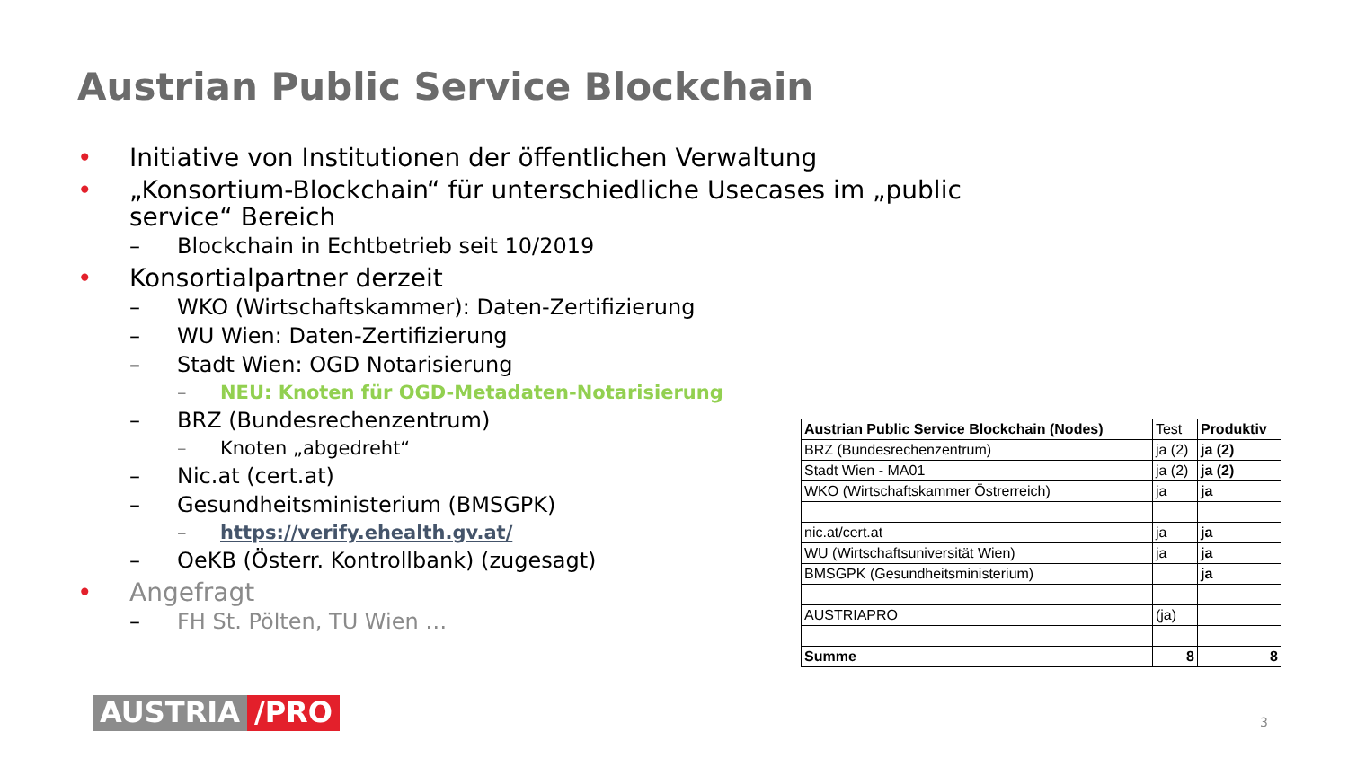Austrian Public Service Blockchain
• Initiative von Institutionen der öffentlichen Verwaltung
• „Konsortium-Blockchain“ für unterschiedliche Usecases im „public service“ Bereich
– Blockchain in Echtbetrieb seit 10/2019
• Konsortialpartner derzeit
– WKO (Wirtschaftskammer): Daten-Zertifizierung
– WU Wien: Daten-Zertifizierung
– Stadt Wien: OGD Notarisierung
– NEU: Knoten für OGD-Metadaten-Notarisierung
– BRZ (Bundesrechenzentrum)
– Knoten „abgedreht“
– Nic.at (cert.at)
– Gesundheitsministerium (BMSGPK)
– https://verify.ehealth.gv.at/
– OeKB (Österr. Kontrollbank) (zugesagt)
• Angefragt
– FH St. Pölten, TU Wien …
| Austrian Public Service Blockchain (Nodes) | Test | Produktiv |
| BRZ (Bundesrechenzentrum) | ja (2) | ja (2) |
| Stadt Wien - MA01 | ja (2) | ja (2) |
| WKO (Wirtschaftskammer Östrerreich) | ja | ja |
| nic.at/cert.at | ja | ja |
| WU (Wirtschaftsuniversität Wien) | ja | ja |
| BMSGPK (Gesundheitsministerium) | | ja |
| AUSTRIAPRO | (ja) | |
| Summe | 8 | 8 |
AUSTRIA /PRO 3